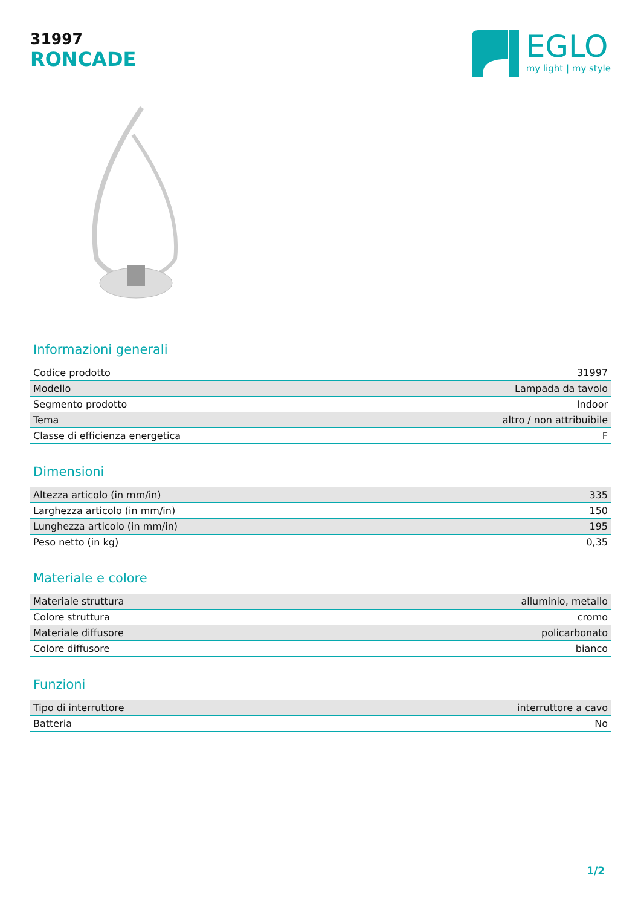31997
RONCADE
EGLO
my light | my style
Informazioni generali
| Codice prodotto | 31997 |
| Modello | Lampada da tavolo |
| Segmento prodotto | Indoor |
| Tema | altro / non attribuibile |
| Classe di efficienza energetica | F |
Dimensioni
| Altezza articolo (in mm/in) | 335 |
| Larghezza articolo (in mm/in) | 150 |
| Lunghezza articolo (in mm/in) | 195 |
| Peso netto (in kg) | 0,35 |
Materiale e colore
| Materiale struttura | alluminio, metallo |
| Colore struttura | cromo |
| Materiale diffusore | policarbonato |
| Colore diffusore | bianco |
Funzioni
| Tipo di interruttore | interruttore a cavo |
| Batteria | No |
1/2